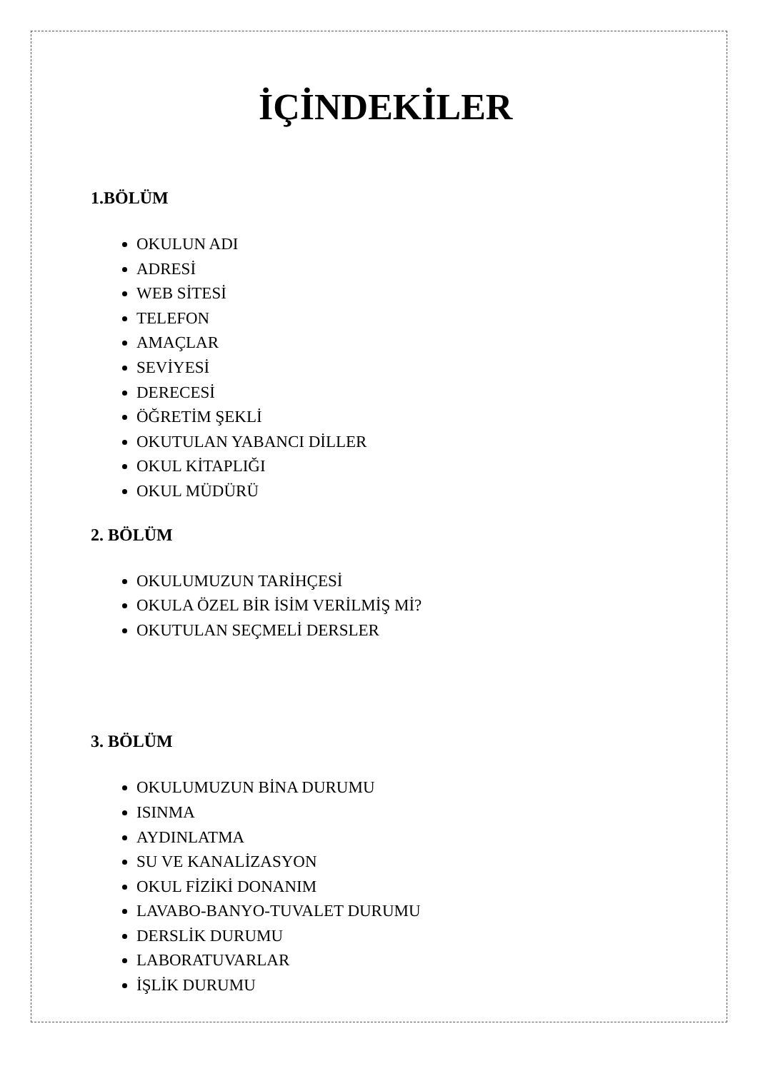İÇİNDEKİLER
1.BÖLÜM
OKULUN ADI
ADRESİ
WEB SİTESİ
TELEFON
AMAÇLAR
SEVİYESİ
DERECESİ
ÖĞRETİM ŞEKLİ
OKUTULAN YABANCI DİLLER
OKUL KİTAPLIĞI
OKUL MÜDÜRÜ
2. BÖLÜM
OKULUMUZUN TARİHÇESİ
OKULA ÖZEL BİR İSİM VERİLMİŞ Mİ?
OKUTULAN SEÇMELİ DERSLER
3. BÖLÜM
OKULUMUZUN BİNA DURUMU
ISINMA
AYDINLATMA
SU VE KANALİZASYON
OKUL FİZİKİ DONANIM
LAVABO-BANYO-TUVALET DURUMU
DERSLİK DURUMU
LABORATUVARLAR
İŞLİK DURUMU